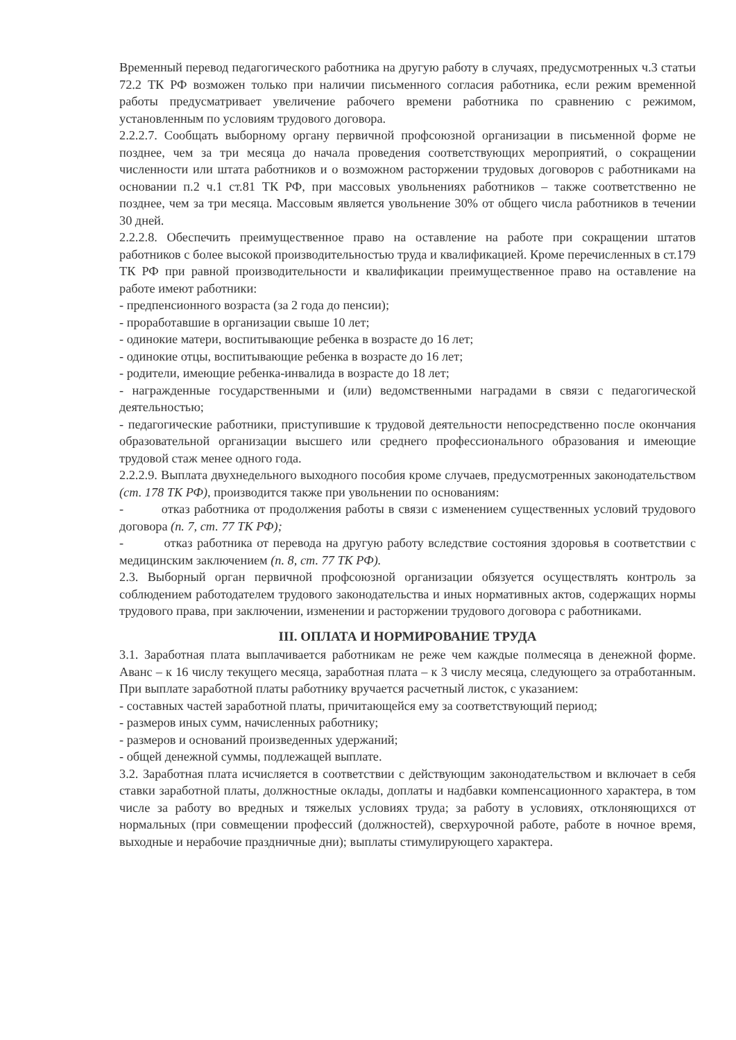Временный перевод педагогического работника на другую работу в случаях, предусмотренных ч.3 статьи 72.2 ТК РФ возможен только при наличии письменного согласия работника, если режим временной работы предусматривает увеличение рабочего времени работника по сравнению с режимом, установленным по условиям трудового договора.
2.2.2.7. Сообщать выборному органу первичной профсоюзной организации в письменной форме не позднее, чем за три месяца до начала проведения соответствующих мероприятий, о сокращении численности или штата работников и о возможном расторжении трудовых договоров с работниками на основании п.2 ч.1 ст.81 ТК РФ, при массовых увольнениях работников – также соответственно не позднее, чем за три месяца. Массовым является увольнение 30% от общего числа работников в течении 30 дней.
2.2.2.8. Обеспечить преимущественное право на оставление на работе при сокращении штатов работников с более высокой производительностью труда и квалификацией. Кроме перечисленных в ст.179 ТК РФ при равной производительности и квалификации преимущественное право на оставление на работе имеют работники:
- предпенсионного возраста (за 2 года до пенсии);
- проработавшие в организации свыше 10 лет;
- одинокие матери, воспитывающие ребенка в возрасте до 16 лет;
- одинокие отцы, воспитывающие ребенка в возрасте до 16 лет;
- родители, имеющие ребенка-инвалида в возрасте до 18 лет;
- награжденные государственными и (или) ведомственными наградами в связи с педагогической деятельностью;
- педагогические работники, приступившие к трудовой деятельности непосредственно после окончания образовательной организации высшего или среднего профессионального образования и имеющие трудовой стаж менее одного года.
2.2.2.9. Выплата двухнедельного выходного пособия кроме случаев, предусмотренных законодательством (ст. 178 ТК РФ), производится также при увольнении по основаниям:
- отказ работника от продолжения работы в связи с изменением существенных условий трудового договора (п. 7, ст. 77 ТК РФ);
- отказ работника от перевода на другую работу вследствие состояния здоровья в соответствии с медицинским заключением (п. 8, ст. 77 ТК РФ).
2.3. Выборный орган первичной профсоюзной организации обязуется осуществлять контроль за соблюдением работодателем трудового законодательства и иных нормативных актов, содержащих нормы трудового права, при заключении, изменении и расторжении трудового договора с работниками.
III. ОПЛАТА И НОРМИРОВАНИЕ ТРУДА
3.1. Заработная плата выплачивается работникам не реже чем каждые полмесяца в денежной форме. Аванс – к 16 числу текущего месяца, заработная плата – к 3 числу месяца, следующего за отработанным. При выплате заработной платы работнику вручается расчетный листок, с указанием:
- составных частей заработной платы, причитающейся ему за соответствующий период;
- размеров иных сумм, начисленных работнику;
- размеров и оснований произведенных удержаний;
- общей денежной суммы, подлежащей выплате.
3.2. Заработная плата исчисляется в соответствии с действующим законодательством и включает в себя ставки заработной платы, должностные оклады, доплаты и надбавки компенсационного характера, в том числе за работу во вредных и тяжелых условиях труда; за работу в условиях, отклоняющихся от нормальных (при совмещении профессий (должностей), сверхурочной работе, работе в ночное время, выходные и нерабочие праздничные дни); выплаты стимулирующего характера.